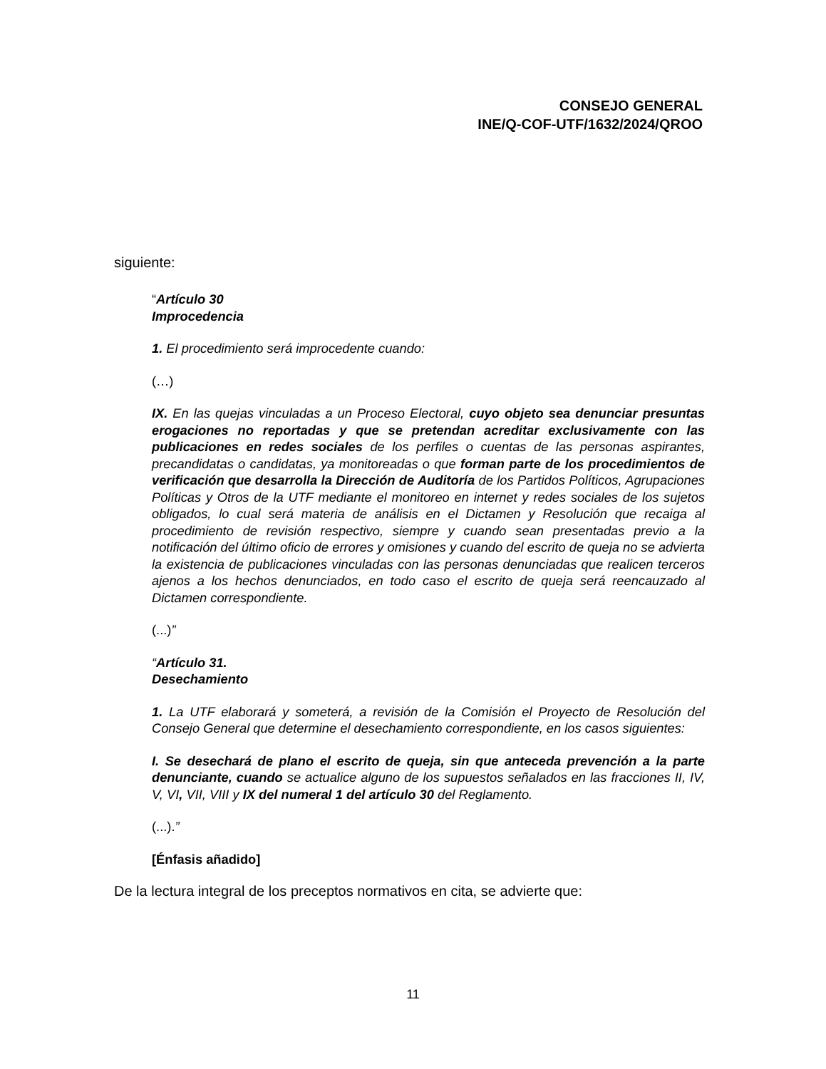CONSEJO GENERAL
INE/Q-COF-UTF/1632/2024/QROO
siguiente:
“Artículo 30
Improcedencia
1. El procedimiento será improcedente cuando:
(…)
IX. En las quejas vinculadas a un Proceso Electoral, cuyo objeto sea denunciar presuntas erogaciones no reportadas y que se pretendan acreditar exclusivamente con las publicaciones en redes sociales de los perfiles o cuentas de las personas aspirantes, precandidatas o candidatas, ya monitoreadas o que forman parte de los procedimientos de verificación que desarrolla la Dirección de Auditoría de los Partidos Políticos, Agrupaciones Políticas y Otros de la UTF mediante el monitoreo en internet y redes sociales de los sujetos obligados, lo cual será materia de análisis en el Dictamen y Resolución que recaiga al procedimiento de revisión respectivo, siempre y cuando sean presentadas previo a la notificación del último oficio de errores y omisiones y cuando del escrito de queja no se advierta la existencia de publicaciones vinculadas con las personas denunciadas que realicen terceros ajenos a los hechos denunciados, en todo caso el escrito de queja será reencauzado al Dictamen correspondiente.
(...)”
“Artículo 31.
Desechamiento
1. La UTF elaborará y someterá, a revisión de la Comisión el Proyecto de Resolución del Consejo General que determine el desechamiento correspondiente, en los casos siguientes:
I. Se desechará de plano el escrito de queja, sin que anteceda prevención a la parte denunciante, cuando se actualice alguno de los supuestos señalados en las fracciones II, IV, V, VI, VII, VIII y IX del numeral 1 del artículo 30 del Reglamento.
(...).”
[Énfasis añadido]
De la lectura integral de los preceptos normativos en cita, se advierte que:
11